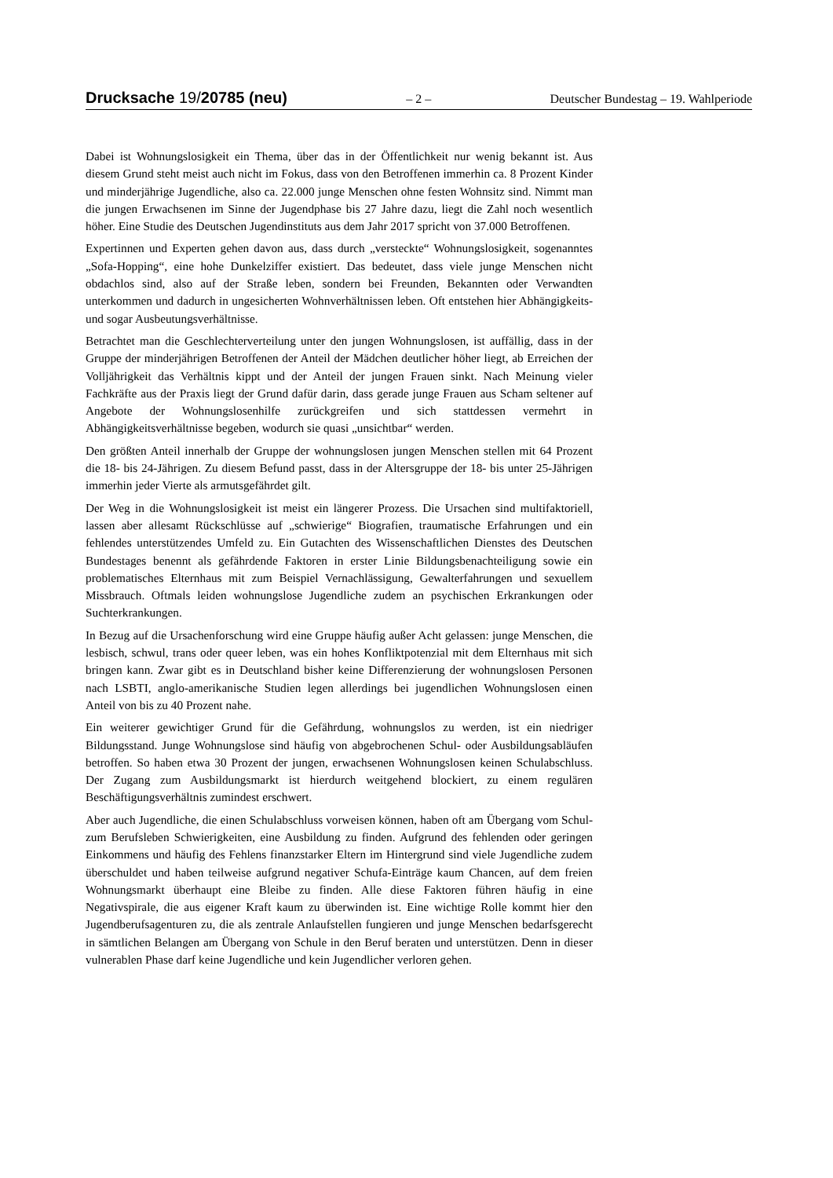Drucksache 19/20785 (neu)
– 2 – Deutscher Bundestag – 19. Wahlperiode
Dabei ist Wohnungslosigkeit ein Thema, über das in der Öffentlichkeit nur wenig bekannt ist. Aus diesem Grund steht meist auch nicht im Fokus, dass von den Betroffenen immerhin ca. 8 Prozent Kinder und minderjährige Jugendliche, also ca. 22.000 junge Menschen ohne festen Wohnsitz sind. Nimmt man die jungen Erwachsenen im Sinne der Jugendphase bis 27 Jahre dazu, liegt die Zahl noch wesentlich höher. Eine Studie des Deutschen Jugendinstituts aus dem Jahr 2017 spricht von 37.000 Betroffenen.
Expertinnen und Experten gehen davon aus, dass durch „versteckte“ Wohnungslosigkeit, sogenanntes „Sofa-Hopping“, eine hohe Dunkelziffer existiert. Das bedeutet, dass viele junge Menschen nicht obdachlos sind, also auf der Straße leben, sondern bei Freunden, Bekannten oder Verwandten unterkommen und dadurch in ungesicherten Wohnverhältnissen leben. Oft entstehen hier Abhängigkeits- und sogar Ausbeutungsverhältnisse.
Betrachtet man die Geschlechterverteilung unter den jungen Wohnungslosen, ist auffällig, dass in der Gruppe der minderjährigen Betroffenen der Anteil der Mädchen deutlicher höher liegt, ab Erreichen der Volljährigkeit das Verhältnis kippt und der Anteil der jungen Frauen sinkt. Nach Meinung vieler Fachkräfte aus der Praxis liegt der Grund dafür darin, dass gerade junge Frauen aus Scham seltener auf Angebote der Wohnungslosenhilfe zurückgreifen und sich stattdessen vermehrt in Abhängigkeitsverhältnisse begeben, wodurch sie quasi „unsichtbar“ werden.
Den größten Anteil innerhalb der Gruppe der wohnungslosen jungen Menschen stellen mit 64 Prozent die 18- bis 24-Jährigen. Zu diesem Befund passt, dass in der Altersgruppe der 18- bis unter 25-Jährigen immerhin jeder Vierte als armutsgefährdet gilt.
Der Weg in die Wohnungslosigkeit ist meist ein längerer Prozess. Die Ursachen sind multifaktoriell, lassen aber allesamt Rückschlüsse auf „schwierige“ Biografien, traumatische Erfahrungen und ein fehlendes unterstützendes Umfeld zu. Ein Gutachten des Wissenschaftlichen Dienstes des Deutschen Bundestages benennt als gefährdende Faktoren in erster Linie Bildungsbenachteiligung sowie ein problematisches Elternhaus mit zum Beispiel Vernachlässigung, Gewalterfahrungen und sexuellem Missbrauch. Oftmals leiden wohnungslose Jugendliche zudem an psychischen Erkrankungen oder Suchterkrankungen.
In Bezug auf die Ursachenforschung wird eine Gruppe häufig außer Acht gelassen: junge Menschen, die lesbisch, schwul, trans oder queer leben, was ein hohes Konfliktpotenzial mit dem Elternhaus mit sich bringen kann. Zwar gibt es in Deutschland bisher keine Differenzierung der wohnungslosen Personen nach LSBTI, anglo-amerikanische Studien legen allerdings bei jugendlichen Wohnungslosen einen Anteil von bis zu 40 Prozent nahe.
Ein weiterer gewichtiger Grund für die Gefährdung, wohnungslos zu werden, ist ein niedriger Bildungsstand. Junge Wohnungslose sind häufig von abgebrochenen Schul- oder Ausbildungsabläufen betroffen. So haben etwa 30 Prozent der jungen, erwachsenen Wohnungslosen keinen Schulabschluss. Der Zugang zum Ausbildungsmarkt ist hierdurch weitgehend blockiert, zu einem regulären Beschäftigungsverhältnis zumindest erschwert.
Aber auch Jugendliche, die einen Schulabschluss vorweisen können, haben oft am Übergang vom Schul- zum Berufsleben Schwierigkeiten, eine Ausbildung zu finden. Aufgrund des fehlenden oder geringen Einkommens und häufig des Fehlens finanzstarker Eltern im Hintergrund sind viele Jugendliche zudem überschuldet und haben teilweise aufgrund negativer Schufa-Einträge kaum Chancen, auf dem freien Wohnungsmarkt überhaupt eine Bleibe zu finden. Alle diese Faktoren führen häufig in eine Negativspirale, die aus eigener Kraft kaum zu überwinden ist. Eine wichtige Rolle kommt hier den Jugendberufsagenturen zu, die als zentrale Anlaufstellen fungieren und junge Menschen bedarfsgerecht in sämtlichen Belangen am Übergang von Schule in den Beruf beraten und unterstützen. Denn in dieser vulnerablen Phase darf keine Jugendliche und kein Jugendlicher verloren gehen.